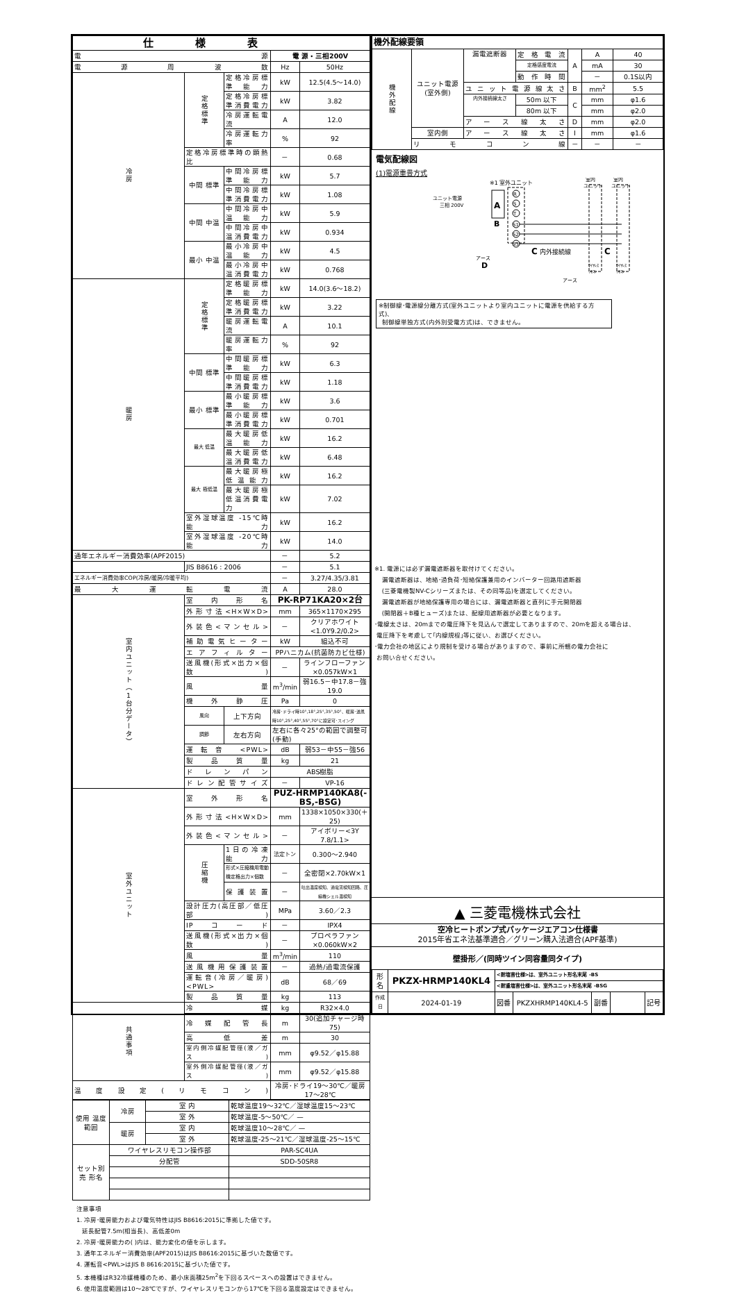| 仕様表 | | | | |
| 電源 | | | 電 源・三相200V | |
| 電源周波数 | | | Hz | 50Hz |
| 冷房 | 定格標準 | 定格冷房標準能力 | kW | 12.5(4.5～14.0) |
| | | 定格冷房標準消費電力 | kW | 3.82 |
| | | 冷房運転電流 | A | 12.0 |
| | | 冷房運転力率 | % | 92 |
| | 定格冷房標準時の顕熱比 | | － | 0.68 |
| | 中間 標準 | 中間冷房標準能力 | kW | 5.7 |
| | | 中間冷房標準消費電力 | kW | 1.08 |
| | 中間 中温 | 中間冷房中温能力 | kW | 5.9 |
| | | 中間冷房中温消費電力 | kW | 0.934 |
| | 最小 中温 | 最小冷房中温能力 | kW | 4.5 |
| | | 最小冷房中温消費電力 | kW | 0.768 |
| 暖房 | 定格標準 | 定格暖房標準能力 | kW | 14.0(3.6～18.2) |
| | | 定格暖房標準消費電力 | kW | 3.22 |
| | | 暖房運転電流 | A | 10.1 |
| | | 暖房運転力率 | % | 92 |
| | 中間 標準 | 中間暖房標準能力 | kW | 6.3 |
| | | 中間暖房標準消費電力 | kW | 1.18 |
| | 最小 標準 | 最小暖房標準能力 | kW | 3.6 |
| | | 最小暖房標準消費電力 | kW | 0.701 |
| | 最大 低温 | 最大暖房低温能力 | kW | 16.2 |
| | | 最大暖房低温消費電力 | kW | 6.48 |
| | 最大 極低温 | 最大暖房極低温能力 | kW | 16.2 |
| | | 最大暖房極低温消費電力 | kW | 7.02 |
| | 室外湿球温度 -15℃時能力 | | kW | 16.2 |
| | 室外湿球温度 -20℃時能力 | | kW | 14.0 |
| 通年エネルギー消費効率(APF2015) | | | － | 5.2 |
| | JIS B8616 : 2006 | | － | 5.1 |
| エネルギー消費効率COP(冷房/暖房/冷暖平均) | | | － | 3.27/4.35/3.81 |
| 最大運転電流 | | | A | 28.0 |
| 室内ユニット（1台分データ） | 室内形名 | | PK-RP71KA20×2台 | |
| | 外形寸法<H×W×D> | | mm | 365×1170×295 |
| | 外装色<マンセル> | | － | クリアホワイト<1.0Y9.2/0.2> |
| | 補助電気ヒーター | | kW | 組込不可 |
| | エアフィルター | | PPハニカム(抗菌防カビ仕様) | |
| | 送風機(形式×出力×個数) | | － | ラインフローファン×0.057kW×1 |
| | 風量 | | m<sup>3</sup>/min | 弱16.5－中17.8－強19.0 |
| | 機外静圧 | | Pa | 0 |
| | 風向 | 上下方向 | 冷房･ドライ時10°,18°,25°,35°,50°、暖房･送風時10°,25°,40°,55°,70°に設定可･スイング | |
| | 調節 | 左右方向 | 左右に各々25°の範囲で調整可(手動) | |
| | 運転音 <PWL> | | dB | 弱53－中55－強56 |
| | 製品質量 | | kg | 21 |
| | ドレンパン | | ABS樹脂 | |
| | ドレン配管サイズ | | － | VP-16 |
| 室外ユニット | 室外形名 | | PUZ-HRMP140KA8(-BS,-BSG) | |
| | 外形寸法<H×W×D> | | mm | 1338×1050×330(＋25) |
| | 外装色<マンセル> | | － | アイボリー<3Y 7.8/1.1> |
| | 圧縮機 | 1日の冷凍能力 | 法定トン | 0.300～2.940 |
| | | 形式×圧縮機用電動機定格出力×個数 | － | 全密閉×2.70kW×1 |
| | | 保護装置 | － | 吐出温度検知、過電流検知回路、圧縮機シェル温検知 |
| | 設計圧力(高圧部／低圧部) | | MPa | 3.60／2.3 |
| | IPコード | | － | IPX4 |
| | 送風機(形式×出力×個数) | | － | プロペラファン×0.060kW×2 |
| | 風量 | | m<sup>3</sup>/min | 110 |
| | 送風機用保護装置 | | － | 過熱/過電流保護 |
| | 運転音(冷房／暖房)<PWL> | | dB | 68／69 |
| | 製品質量 | | kg | 113 |
| 共通事項 | 冷媒 | | kg | R32×4.0 |
| | 冷媒配管長 | | m | 30(追加チャージ時75) |
| | 高低差 | | m | 30 |
| | 室内側冷媒配管径(液／ガス) | | mm | φ9.52／φ15.88 |
| | 室外側冷媒配管径(液／ガス) | | mm | φ9.52／φ15.88 |
| 温度設定(リモコン) | | | 冷房･ドライ19～30℃／暖房17～28℃ | |
| 使用 温度 範囲 | 冷房 | 室 内 | 乾球温度19～32℃／湿球温度15～23℃ |
| | | 室 外 | 乾球温度-5～50℃／ — |
| | 暖房 | 室 内 | 乾球温度10～28℃／ — |
| | | 室 外 | 乾球温度-25～21℃／湿球温度-25～15℃ |
| セット別売 形名 | ワイヤレスリモコン操作部 | | PAR-SC4UA |
| | 分配管 | | SDD-50SR8 |
注意事項
1. 冷房･暖房能力および電気特性はJIS B8616:2015に準拠した値です。
延長配管7.5m(相当長)、高低差0m
2. 冷房･暖房能力の( )内は、能力変化の値を示します。
3. 通年エネルギー消費効率(APF2015)はJIS B8616:2015に基づいた数値です。
4. 運転音<PWL>はJIS B 8616:2015に基づいた値です。
5. 本機種はR32冷媒機種のため、最小床面積25m<sup>2</sup>を下回るスペースへの設置はできません。
6. 使用温度範囲は10～28℃ですが、ワイヤレスリモコンから17℃を下回る温度設定はできません。
| 機外配線要領 | | | | | | |
| 機外配線 | ユニット電源 (室外側) | 漏電遮断器 | 定格電流 | A | A | 40 |
| | | | 定格感度電流 | | mA | 30 |
| | | | 動作時間 | | － | 0.1S以内 |
| | | ユニット電源線太さ | | B | mm<sup>2</sup> | 5.5 |
| | | 内外接続線太さ | 50m 以下 | C | mm | φ1.6 |
| | | | 80m 以下 | | mm | φ2.0 |
| | | アース線太さ | | D | mm | φ2.0 |
| | 室内側 | アース線太さ | | I | mm | φ1.6 |
| | リモコン線 | | | － | － | － |
電気配線図
(1)電源重畳方式
A
B
※1 室外ユニット
ユニット電源
三相 200V
R
S
T
S1
S2
S3
C 内外接続線
C
アース
D
室内
室内
ユニット
ユニット
ﾜｲﾔﾚｽ
ﾜｲﾔﾚｽ
ﾘﾓｺﾝ
ﾘﾓｺﾝ
アース
※制御線･電源線分離方式(室外ユニットより室内ユニットに電源を供給する方式)、
制御線単独方式(内外別受電方式)は、できません。
※1. 電源には必ず漏電遮断器を取付けてください。
漏電遮断器は、地絡･過負荷･短絡保護兼用のインバーター回路用遮断器
(三菱電機製NV-Cシリーズまたは、その同等品)を選定してください。
漏電遮断器が地絡保護専用の場合には、漏電遮断器と直列に手元開閉器
(開閉器＋B種ヒューズ)または、配線用遮断器が必要となります。
･電線太さは、20mまでの電圧降下を見込んで選定してありますので、20mを超える場合は、
電圧降下を考慮して｢内線規程｣等に従い、お選びください。
･電力会社の地区により規制を受ける場合がありますので、事前に所轄の電力会社に
お問い合せください。
▲ 三菱電機株式会社
空冷ヒートポンプ式パッケージエアコン仕様書
2015年省エネ法基準適合／グリーン購入法適合(APF基準)
壁掛形／(同時ツイン同容量同タイプ)
| 形名 | PKZX-HRMP140KL4 | <耐塩害仕様>は、室外ユニット形名末尾 -BS | | | | |
| | | <耐重塩害仕様>は、室外ユニット形名末尾 -BSG | | | | |
| 作成日 | 2024-01-19 | 図番 | PKZXHRMP140KL4-5 | 副番 | | 記号 |